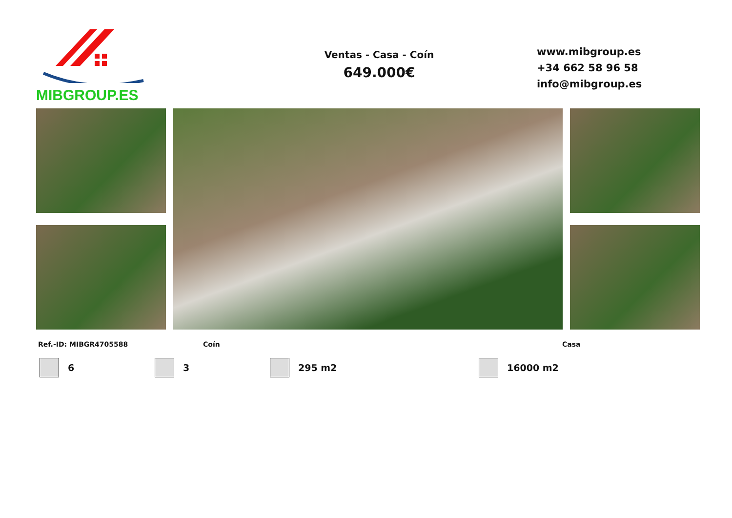MIBGROUP.ES
Ventas - Casa - Coín
649.000€
www.mibgroup.es
+34 662 58 96 58
info@mibgroup.es
Ref.-ID: MIBGR4705588 Coín Casa
6 3 295 m2 16000 m2